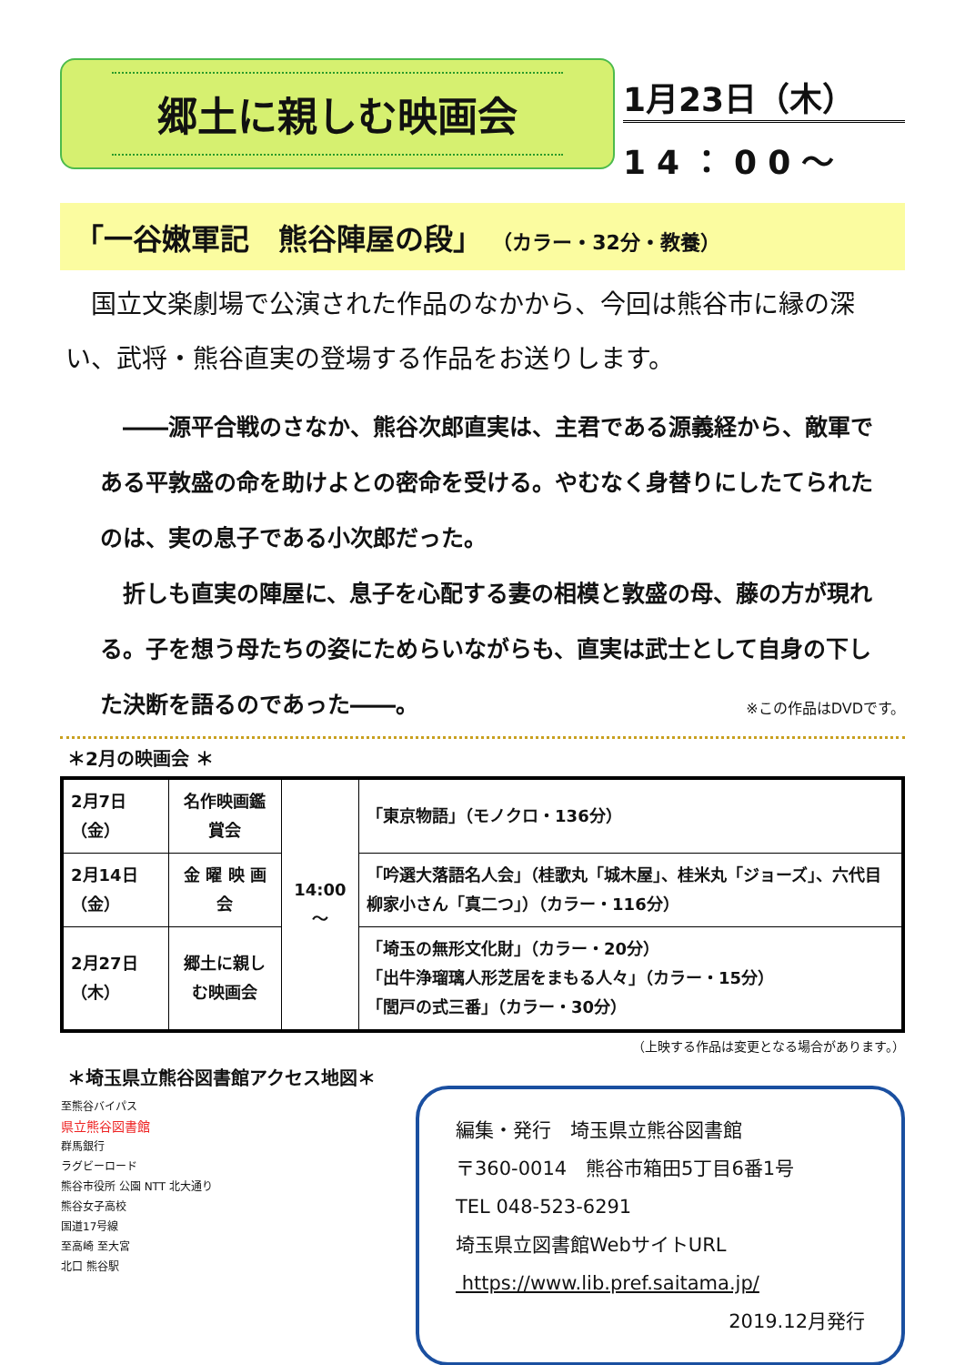郷土に親しむ映画会
1月23日（木）
14：00～
「一谷嫩軍記　熊谷陣屋の段」 （カラー・32分・教養）
国立文楽劇場で公演された作品のなかから、今回は熊谷市に縁の深い、武将・熊谷直実の登場する作品をお送りします。
――源平合戦のさなか、熊谷次郎直実は、主君である源義経から、敵軍である平敦盛の命を助けよとの密命を受ける。やむなく身替りにしたてられたのは、実の息子である小次郎だった。
折しも直実の陣屋に、息子を心配する妻の相模と敦盛の母、藤の方が現れる。子を想う母たちの姿にためらいながらも、直実は武士として自身の下した決断を語るのであった――。
※この作品はDVDです。
＊2月の映画会 ＊
| 2月7日（金） | 名作映画鑑賞会 | 14:00～ | 「東京物語」（モノクロ・136分） |
| 2月14日（金） | 金 曜 映 画 会 | | 「吟選大落語名人会」（桂歌丸「城木屋」、桂米丸「ジョーズ」、六代目柳家小さん「真二つ」）（カラー・116分） |
| 2月27日（木） | 郷土に親しむ映画会 | | 「埼玉の無形文化財」（カラー・20分） 「出牛浄瑠璃人形芝居をまもる人々」（カラー・15分） 「閭戸の式三番」（カラー・30分） |
（上映する作品は変更となる場合があります。）
＊埼玉県立熊谷図書館アクセス地図＊
至熊谷バイパス
県立熊谷図書館
群馬銀行
ラグビーロード
熊谷市役所 公園 NTT 北大通り
熊谷女子高校
国道17号線
至高崎 至大宮
北口 熊谷駅
編集・発行　埼玉県立熊谷図書館
〒360-0014　熊谷市箱田5丁目6番1号
TEL 048-523-6291
埼玉県立図書館WebサイトURL
https://www.lib.pref.saitama.jp/
2019.12月発行